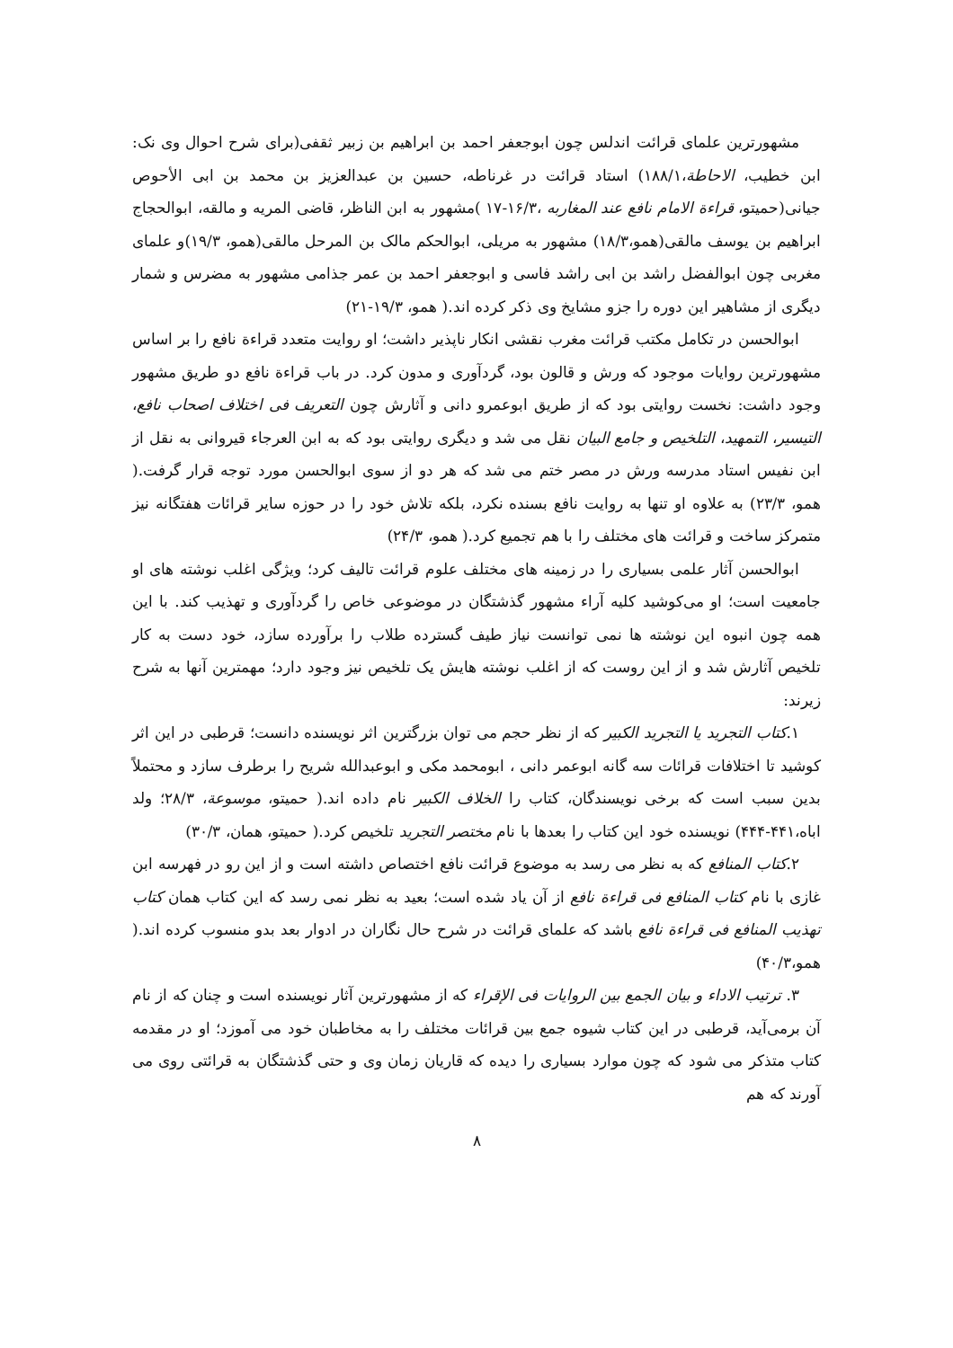مشهورترین علمای قرائت اندلس چون ابوجعفر احمد بن ابراهیم بن زبیر ثقفی(برای شرح احوال وی نک: ابن خطیب، الاحاطة،۱۸۸/۱) استاد قرائت در غرناطه، حسین بن عبدالعزیز بن محمد بن ابی الأحوص جیانی(حمیتو، قراءة الامام نافع عند المغاربه ،۱۶/۳-۱۷ )مشهور به ابن الناظر، قاضی المریه و مالقه، ابوالحجاج ابراهیم بن یوسف مالقی(همو،۱۸/۳) مشهور به مریلی، ابوالحکم مالک بن المرحل مالقی(همو، ۱۹/۳)و علمای مغربی چون ابوالفضل راشد بن ابی راشد فاسی و ابوجعفر احمد بن عمر جذامی مشهور به مضرس و شمار دیگری از مشاهیر این دوره را جزو مشایخ وی ذکر کرده اند.( همو، ۱۹/۳-۲۱)
ابوالحسن در تکامل مکتب قرائت مغرب نقشی انکار ناپذیر داشت؛ او روایت متعدد قراءة نافع را بر اساس مشهورترین روایات موجود که ورش و قالون بود، گردآوری و مدون کرد. در باب قراءة نافع دو طریق مشهور وجود داشت: نخست روایتی بود که از طریق ابوعمرو دانی و آثارش چون التعریف فی اختلاف اصحاب نافع، التیسیر، التمهید، التلخیص و جامع البیان نقل می شد و دیگری روایتی بود که به ابن العرجاء قیروانی به نقل از ابن نفیس استاد مدرسه ورش در مصر ختم می شد که هر دو از سوی ابوالحسن مورد توجه قرار گرفت.( همو، ۲۳/۳) به علاوه او تنها به روایت نافع بسنده نکرد، بلکه تلاش خود را در حوزه سایر قرائات هفتگانه نیز متمرکز ساخت و قرائت های مختلف را با هم تجمیع کرد.( همو، ۲۴/۳)
ابوالحسن آثار علمی بسیاری را در زمینه های مختلف علوم قرائت تالیف کرد؛ ویژگی اغلب نوشته های او جامعیت است؛ او می‌کوشید کلیه آراء مشهور گذشتگان در موضوعی خاص را گردآوری و تهذیب کند. با این همه چون انبوه این نوشته ها نمی توانست نیاز طیف گسترده طلاب را برآورده سازد، خود دست به کار تلخیص آثارش شد و از این روست که از اغلب نوشته هایش یک تلخیص نیز وجود دارد؛ مهمترین آنها به شرح زیرند:
۱.کتاب التجرید یا التجرید الکبیر که از نظر حجم می توان بزرگترین اثر نویسنده دانست؛ قرطبی در این اثر کوشید تا اختلافات قرائات سه گانه ابوعمر دانی ، ابومحمد مکی و ابوعبدالله شریح را برطرف سازد و محتملاً بدین سبب است که برخی نویسندگان، کتاب را الخلاف الکبیر نام داده اند.( حمیتو، موسوعة، ۲۸/۳؛ ولد اباه،۴۴۱-۴۴۴) نویسنده خود این کتاب را بعدها با نام مختصر التجرید تلخیص کرد.( حمیتو، همان، ۳۰/۳)
۲.کتاب المنافع که به نظر می رسد به موضوع قرائت نافع اختصاص داشته است و از این رو در فهرسه ابن غازی با نام کتاب المنافع فی قراءة نافع از آن یاد شده است؛ بعید به نظر نمی رسد که این کتاب همان کتاب تهذیب المنافع فی قراءة نافع باشد که علمای قرائت در شرح حال نگاران در ادوار بعد بدو منسوب کرده اند.( همو،۴۰/۳)
۳. ترتیب الاداء و بیان الجمع بین الروایات فی الإقراء که از مشهورترین آثار نویسنده است و چنان که از نام آن برمی‌آید، قرطبی در این کتاب شیوه جمع بین قرائات مختلف را به مخاطبان خود می آموزد؛ او در مقدمه کتاب متذکر می شود که چون موارد بسیاری را دیده که قاریان زمان وی و حتی گذشتگان به قرائتی روی می آورند که هم
۸